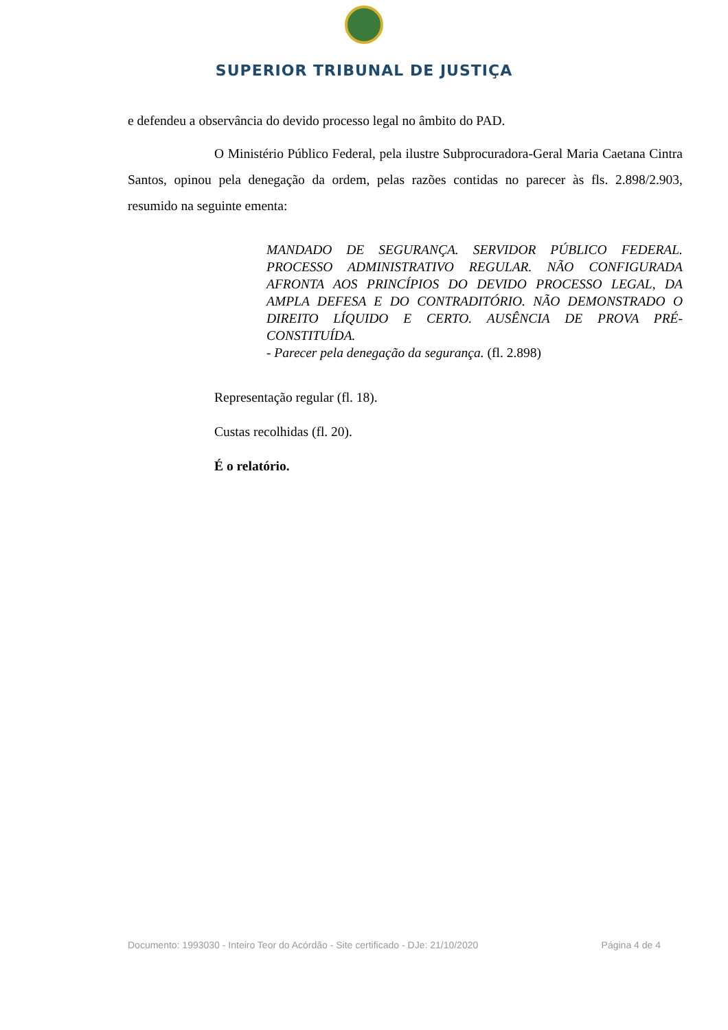SUPERIOR TRIBUNAL DE JUSTIÇA
e defendeu a observância do devido processo legal no âmbito do PAD.
O Ministério Público Federal, pela ilustre Subprocuradora-Geral Maria Caetana Cintra Santos, opinou pela denegação da ordem, pelas razões contidas no parecer às fls. 2.898/2.903, resumido na seguinte ementa:
MANDADO DE SEGURANÇA. SERVIDOR PÚBLICO FEDERAL. PROCESSO ADMINISTRATIVO REGULAR. NÃO CONFIGURADA AFRONTA AOS PRINCÍPIOS DO DEVIDO PROCESSO LEGAL, DA AMPLA DEFESA E DO CONTRADITÓRIO. NÃO DEMONSTRADO O DIREITO LÍQUIDO E CERTO. AUSÊNCIA DE PROVA PRÉ-CONSTITUÍDA.
- Parecer pela denegação da segurança. (fl. 2.898)
Representação regular (fl. 18).
Custas recolhidas (fl. 20).
É o relatório.
Documento: 1993030 - Inteiro Teor do Acórdão - Site certificado - DJe: 21/10/2020 Página 4 de 4